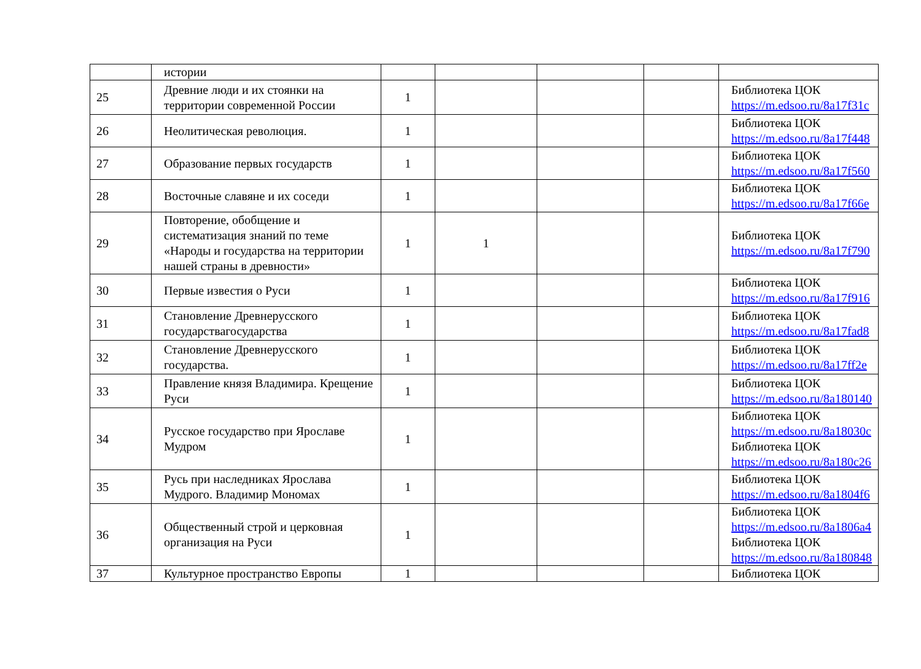| | истории | | | | | |
| 25 | Древние люди и их стоянки на территории современной России | 1 | | | | Библиотека ЦОК https://m.edsoo.ru/8a17f31c |
| 26 | Неолитическая революция. | 1 | | | | Библиотека ЦОК https://m.edsoo.ru/8a17f448 |
| 27 | Образование первых государств | 1 | | | | Библиотека ЦОК https://m.edsoo.ru/8a17f560 |
| 28 | Восточные славяне и их соседи | 1 | | | | Библиотека ЦОК https://m.edsoo.ru/8a17f66e |
| 29 | Повторение, обобщение и систематизация знаний по теме «Народы и государства на территории нашей страны в древности» | 1 | 1 | | | Библиотека ЦОК https://m.edsoo.ru/8a17f790 |
| 30 | Первые известия о Руси | 1 | | | | Библиотека ЦОК https://m.edsoo.ru/8a17f916 |
| 31 | Становление Древнерусского государствагосударства | 1 | | | | Библиотека ЦОК https://m.edsoo.ru/8a17fad8 |
| 32 | Становление Древнерусского государства. | 1 | | | | Библиотека ЦОК https://m.edsoo.ru/8a17ff2e |
| 33 | Правление князя Владимира. Крещение Руси | 1 | | | | Библиотека ЦОК https://m.edsoo.ru/8a180140 |
| 34 | Русское государство при Ярославе Мудром | 1 | | | | Библиотека ЦОК https://m.edsoo.ru/8a18030c Библиотека ЦОК https://m.edsoo.ru/8a180c26 |
| 35 | Русь при наследниках Ярослава Мудрого. Владимир Мономах | 1 | | | | Библиотека ЦОК https://m.edsoo.ru/8a1804f6 |
| 36 | Общественный строй и церковная организация на Руси | 1 | | | | Библиотека ЦОК https://m.edsoo.ru/8a1806a4 Библиотека ЦОК https://m.edsoo.ru/8a180848 |
| 37 | Культурное пространство Европы | 1 | | | | Библиотека ЦОК |